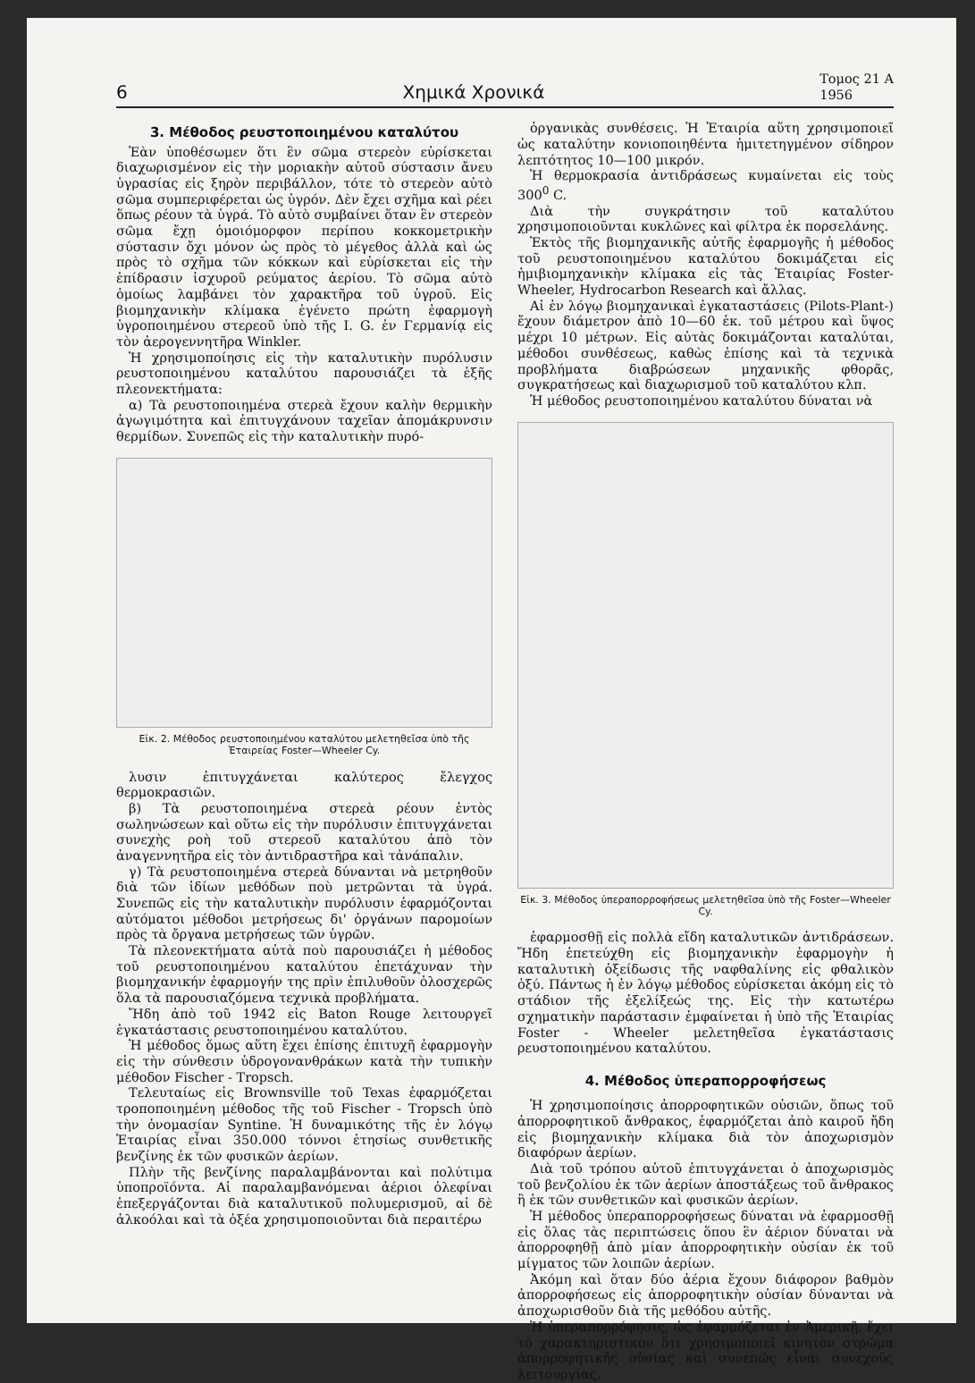6 Χημικά Χρονικά Τομος 21 Α
1956
3. Μέθοδος ρευστοποιημένου καταλύτου
Ἐὰν ὑποθέσωμεν ὅτι ἓν σῶμα στερεὸν εὑρίσκεται διαχωρισμένον εἰς τὴν μοριακὴν αὐτοῦ σύστασιν ἄνευ ὑγρασίας εἰς ξηρὸν περιβάλλον, τότε τὸ στερεὸν αὐτὸ σῶμα συμπεριφέρεται ὡς ὑγρόν. Δὲν ἔχει σχῆμα καὶ ρέει ὅπως ρέουν τὰ ὑγρά. Τὸ αὐτὸ συμβαίνει ὅταν ἓν στερεὸν σῶμα ἔχῃ ὁμοιόμορφον περίπου κοκκομετρικὴν σύστασιν ὄχι μόνον ὡς πρὸς τὸ μέγεθος ἀλλὰ καὶ ὡς πρὸς τὸ σχῆμα τῶν κόκκων καὶ εὑρίσκεται εἰς τὴν ἐπίδρασιν ἰσχυροῦ ρεύματος ἀερίου. Τὸ σῶμα αὐτὸ ὁμοίως λαμβάνει τὸν χαρακτῆρα τοῦ ὑγροῦ. Εἰς βιομηχανικὴν κλίμακα ἐγένετο πρώτη ἐφαρμογὴ ὑγροποιημένου στερεοῦ ὑπὸ τῆς I. G. ἐν Γερμανίᾳ εἰς τὸν ἀερογεννητῆρα Winkler.
Ἡ χρησιμοποίησις εἰς τὴν καταλυτικὴν πυρόλυσιν ρευστοποιημένου καταλύτου παρουσιάζει τὰ ἑξῆς πλεονεκτήματα:
α) Τὰ ρευστοποιημένα στερεὰ ἔχουν καλὴν θερμικὴν ἀγωγιμότητα καὶ ἐπιτυγχάνουν ταχεῖαν ἀπομάκρυνσιν θερμίδων. Συνεπῶς εἰς τὴν καταλυτικὴν πυρό-
Εἰκ. 2. Μέθοδος ρευστοποιημένου καταλύτου μελετηθεῖσα ὑπὸ τῆς Ἑταιρείας Foster—Wheeler Cy.
λυσιν ἐπιτυγχάνεται καλύτερος ἔλεγχος θερμοκρασιῶν.
β) Τὰ ρευστοποιημένα στερεὰ ρέουν ἐντὸς σωληνώσεων καὶ οὕτω εἰς τὴν πυρόλυσιν ἐπιτυγχάνεται συνεχὴς ροὴ τοῦ στερεοῦ καταλύτου ἀπὸ τὸν ἀναγεννητῆρα εἰς τὸν ἀντιδραστῆρα καὶ τἀνάπαλιν.
γ) Τὰ ρευστοποιημένα στερεὰ δύνανται νὰ μετρηθοῦν διὰ τῶν ἰδίων μεθόδων ποὺ μετρῶνται τὰ ὑγρά. Συνεπῶς εἰς τὴν καταλυτικὴν πυρόλυσιν ἐφαρμόζονται αὐτόματοι μέθοδοι μετρήσεως δι' ὀργάνων παρομοίων πρὸς τὰ ὄργανα μετρήσεως τῶν ὑγρῶν.
Τὰ πλεονεκτήματα αὐτὰ ποὺ παρουσιάζει ἡ μέθοδος τοῦ ρευστοποιημένου καταλύτου ἐπετάχυναν τὴν βιομηχανικήν ἐφαρμογήν της πρὶν ἐπιλυθοῦν ὁλοσχερῶς ὅλα τὰ παρουσιαζόμενα τεχνικὰ προβλήματα.
Ἤδη ἀπὸ τοῦ 1942 εἰς Baton Rouge λειτουργεῖ ἐγκατάστασις ρευστοποιημένου καταλύτου.
Ἡ μέθοδος ὅμως αὕτη ἔχει ἐπίσης ἐπιτυχῆ ἐφαρμογὴν εἰς τὴν σύνθεσιν ὑδρογονανθράκων κατὰ τὴν τυπικὴν μέθοδον Fischer - Tropsch.
Τελευταίως εἰς Brownsville τοῦ Texas ἐφαρμόζεται τροποποιημένη μέθοδος τῆς τοῦ Fischer - Tropsch ὑπὸ τὴν ὀνομασίαν Syntine. Ἡ δυναμικότης τῆς ἐν λόγῳ Ἑταιρίας εἶναι 350.000 τόννοι ἐτησίως συνθετικῆς βενζίνης ἐκ τῶν φυσικῶν ἀερίων.
Πλὴν τῆς βενζίνης παραλαμβάνονται καὶ πολύτιμα ὑποπροϊόντα. Αἱ παραλαμβανόμεναι ἀέριοι ὀλεφίναι ἐπεξεργάζονται διὰ καταλυτικοῦ πολυμερισμοῦ, αἱ δὲ ἀλκοόλαι καὶ τὰ ὀξέα χρησιμοποιοῦνται διὰ περαιτέρω
ὀργανικὰς συνθέσεις. Ἡ Ἑταιρία αὕτη χρησιμοποιεῖ ὡς καταλύτην κονιοποιηθέντα ἡμιτετηγμένον σίδηρον λεπτότητος 10—100 μικρόν.
Ἡ θερμοκρασία ἀντιδράσεως κυμαίνεται εἰς τοὺς 300<sup>0</sup> C.
Διὰ τὴν συγκράτησιν τοῦ καταλύτου χρησιμοποιοῦνται κυκλῶνες καὶ φίλτρα ἐκ πορσελάνης.
Ἐκτὸς τῆς βιομηχανικῆς αὐτῆς ἐφαρμογῆς ἡ μέθοδος τοῦ ρευστοποιημένου καταλύτου δοκιμάζεται εἰς ἡμιβιομηχανικὴν κλίμακα εἰς τὰς Ἑταιρίας Foster-Wheeler, Hydrocarbon Research καὶ ἄλλας.
Αἱ ἐν λόγῳ βιομηχανικαὶ ἐγκαταστάσεις (Pilots-Plant-) ἔχουν διάμετρον ἀπὸ 10—60 ἑκ. τοῦ μέτρου καὶ ὕψος μέχρι 10 μέτρων. Εἰς αὐτὰς δοκιμάζονται καταλύται, μέθοδοι συνθέσεως, καθὼς ἐπίσης καὶ τὰ τεχνικὰ προβλήματα διαβρώσεων μηχανικῆς φθορᾶς, συγκρατήσεως καὶ διαχωρισμοῦ τοῦ καταλύτου κλπ.
Ἡ μέθοδος ρευστοποιημένου καταλύτου δύναται νὰ
Εἰκ. 3. Μέθοδος ὑπεραπορροφήσεως μελετηθεῖσα ὑπὸ τῆς Foster—Wheeler Cy.
ἐφαρμοσθῇ εἰς πολλὰ εἴδη καταλυτικῶν ἀντιδράσεων. Ἤδη ἐπετεύχθη εἰς βιομηχανικὴν ἐφαρμογὴν ἡ καταλυτικὴ ὀξείδωσις τῆς ναφθαλίνης εἰς φθαλικὸν ὀξύ. Πάντως ἡ ἐν λόγῳ μέθοδος εὑρίσκεται ἀκόμη εἰς τὸ στάδιον τῆς ἐξελίξεώς της. Εἰς τὴν κατωτέρω σχηματικὴν παράστασιν ἐμφαίνεται ἡ ὑπὸ τῆς Ἑταιρίας Foster - Wheeler μελετηθεῖσα ἐγκατάστασις ρευστοποιημένου καταλύτου.
4. Μέθοδος ὑπεραπορροφήσεως
Ἡ χρησιμοποίησις ἀπορροφητικῶν οὐσιῶν, ὅπως τοῦ ἀπορροφητικοῦ ἄνθρακος, ἐφαρμόζεται ἀπὸ καιροῦ ἤδη εἰς βιομηχανικὴν κλίμακα διὰ τὸν ἀποχωρισμὸν διαφόρων ἀερίων.
Διὰ τοῦ τρόπου αὐτοῦ ἐπιτυγχάνεται ὁ ἀποχωρισμὸς τοῦ βενζολίου ἐκ τῶν ἀερίων ἀποστάξεως τοῦ ἄνθρακος ἢ ἐκ τῶν συνθετικῶν καὶ φυσικῶν ἀερίων.
Ἡ μέθοδος ὑπεραπορροφήσεως δύναται νὰ ἐφαρμοσθῇ εἰς ὅλας τὰς περιπτώσεις ὅπου ἓν ἀέριον δύναται νὰ ἀπορροφηθῇ ἀπὸ μίαν ἀπορροφητικὴν οὐσίαν ἐκ τοῦ μίγματος τῶν λοιπῶν ἀερίων.
Ἀκόμη καὶ ὅταν δύο ἀέρια ἔχουν διάφορον βαθμὸν ἀπορροφήσεως εἰς ἀπορροφητικὴν οὐσίαν δύνανται νὰ ἀποχωρισθοῦν διὰ τῆς μεθόδου αὐτῆς.
Ἡ ὑπεραπορρόφησις, ὡς ἐφαρμόζεται ἐν Ἀμερικῇ, ἔχει τὸ χαρακτηριστικὸν ὅτι χρησιμοποιεῖ κινητὸν στρῶμα ἀπορροφητικῆς οὐσίας καὶ συνεπῶς εἶναι συνεχοῦς λειτουργίας.